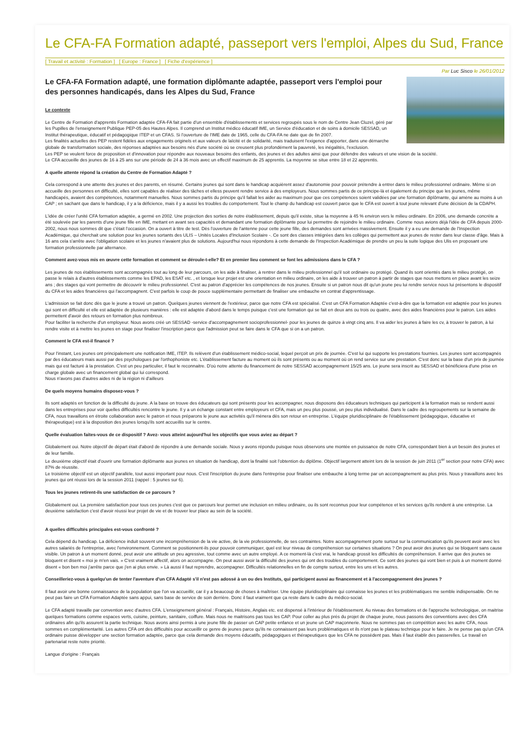Le CFA-FA Formation adapté, passeport vers l'emploi, Alpes du Sud, France
[ Travail et activité : Formation ] [ Europe : France ] [ Fiche d'expérience ]
Par Luc Sisco le 26/01/2012
Le CFA-FA Formation adapté, une formation diplômante adaptée, passeport vers l'emploi pour des personnes handicapés, dans les Alpes du Sud, France
Le contexte
Le Centre de Formation d'apprentis Formation adaptée CFA-FA fait partie d'un ensemble d'établissements et services regroupés sous le nom de Centre Jean Cluzel, géré par les Pupilles de l'enseignement Publique PEP-05 des Hautes Alpes. Il comprend un Institut médico éducatif IME, un Service d'éducation et de soins à domicile SESSAD, un Institut thérapeutique, éducatif et pédagogique ITEP et un CFAS. Si l'ouverture de l'IME date de 1965, celle du CFA-FA ne date que de fin 2007.
Les finalités actuelles des PEP restent fidèles aux engagements originels et aux valeurs de laïcité et de solidarité, mais traduisent l'exigence d'apporter, dans une démarche globale de transformation sociale, des réponses adaptées aux besoins nés d'une société où se creusent plus profondément la pauvreté, les inégalités, l'exclusion.
Les PEP se veulent force de proposition et d'innovation pour répondre aux nouveaux besoins des enfants, des jeunes et des adultes ainsi que pour défendre des valeurs et une vision de la société.
Le CFA accueille des jeunes de 16 à 25 ans sur une période de 24 à 36 mois avec un effectif maximum de 25 apprentis. La moyenne se situe entre 18 et 22 apprentis.
A quelle attente répond la création du Centre de Formation Adapté ?
Cela correspond à une attente des jeunes et des parents, en résumé. Certains jeunes qui sont dans le handicap acquièrent assez d'autonomie pour pouvoir prétendre à entrer dans le milieu professionnel ordinaire. Même si on accueille des personnes en difficulté, elles sont capables de réaliser des tâches et elless peuvent rendre service à des employeurs. Nous sommes partis de ce principe-là et également du principe que les jeunes, même handicapés, avaient des compétences, notamment manuelles. Nous sommes partis du principe qu'il fallait les aider au maximum pour que ces compétences soient validées par une formation diplômante, qui amène au moins à un CAP ; en sachant que dans le handicap, il y a la déficience, mais il y a aussi les troubles du comportement. Tout le champ du handicap est couvert parce que le CFA est ouvert à tout jeune relevant d'une décision de la CDAPH.
L'idée de créer l'unité CFA formation adaptée, a germé en 2002. Une projection des sorties de notre établissement, depuis qu'il existe, situe la moyenne à 45 % environ vers le milieu ordinaire. En 2006, une demande concrète a été soulevée par les parents d'une jeune fille en IME, mettant en avant ses capacités et demandant une formation diplômante pour lui permettre de rejoindre le milieu ordinaire. Comme nous avions déjà l'idée de CFA depuis 2000-2002, nous nous sommes dit que c'était l'occasion. On a ouvert à titre de test. Dès l'ouverture de l'antenne pour cette jeune fille, des demandes sont arrivées massivement. Ensuite il y a eu une demande de l'Inspection Académique, qui cherchait une solution pour les jeunes sortants des ULIS – Unités Locales d'Inclusion Scolaire -. Ce sont des classes intégrées dans les collèges qui permettent aux jeunes de rester dans leur classe d'âge. Mais à 16 ans cela s'arrête avec l'obligation scolaire et les jeunes n'avaient plus de solutions. Aujourd'hui nous répondons à cette demande de l'Inspection Académique de prendre un peu la suite logique des Ulis en proposant une formation professionnelle par alternance.
Comment avez-vous mis en œuvre cette formation et comment se déroule-t-elle? Et en premier lieu comment se font les admissions dans le CFA ?
Les jeunes de nos établissements sont accompagnés tout au long de leur parcours, on les aide à finaliser, à rentrer dans le milieu professionnel qu'il soit ordinaire ou protégé. Quand ils sont orientés dans le milieu protégé, on passe le relais à d'autres établissements comme les EPAD, les ESAT etc. , et lorsque leur projet est une orientation en milieu ordinaire, on les aide à trouver un patron à partir de stages que nous mettons en place avant les seize ans ; des stages qui vont permettre de découvrir le milieu professionnel. C'est au patron d'apprécier les compétences de nos jeunes. Ensuite si un patron nous dit qu'un jeune peu lui rendre service nous lui présentons le dispositif du CFA et les aides financières qui l'accompagnent. C'est parfois le coup de pouce supplémentaire permettant de finaliser une embauche en contrat d'apprentissage.
L'admission se fait donc dès que le jeune a trouvé un patron. Quelques jeunes viennent de l'extérieur, parce que notre CFA est spécialisé. C'est un CFA Formation Adaptée c'est-à-dire que la formation est adaptée pour les jeunes qui sont en difficulté et elle est adaptée de plusieurs manières : elle est adaptée d'abord dans le temps puisque c'est une formation qui se fait en deux ans ou trois ou quatre, avec des aides financières pour le patron. Les aides permettent d'avoir des retours en formation plus nombreux.
Pour faciliter la recherche d'un employeur. Nous avons créé un SESSAD -service d'accompagnement socioprofessionnel- pour les jeunes de quinze à vingt cinq ans. Il va aider les jeunes à faire les cv, à trouver le patron, à lui rendre visite et à mettre les jeunes en stage pour finaliser l'inscription parce que l'admission peut se faire dans le CFA que si on a un patron.
Comment le CFA est-il financé ?
Pour l'instant, Les jeunes ont principalement une notification IME, ITEP. Ils relèvent d'un établissement médico-social, lequel perçoit un prix de journée. C'est lui qui supporte les prestations fournies. Les jeunes sont accompagnés par des éducateurs mais aussi par des psychologues par l'orthophoniste etc. L'établissement facture au moment où ils sont présents ou au moment où on rend service sur une prestation. C'est donc sur la base d'un prix de journée mais qui est facturé à la prestation. C'est un peu particulier, il faut le reconnaitre. D'où notre attente du financement de notre SESSAD accompagnement 15/25 ans. Le jeune sera inscrit au SESSAD et bénéficiera d'une prise en charge globale avec un financement global qui lui correspond.
Nous n'avons pas d'autres aides ni de la région ni d'ailleurs
De quels moyens humains disposez-vous ?
Ils sont adaptés en fonction de la difficulté du jeune. A la base on trouve des éducateurs qui sont présents pour les accompagner, nous disposons des éducateurs techniques qui participent à la formation mais se rendent aussi dans les entreprises pour voir quelles difficultés rencontre le jeune. Il y a un échange constant entre employeurs et CFA, mais un peu plus poussé, un peu plus individualisé. Dans le cadre des regroupements sur la semaine de CFA, nous travaillons en étroite collaboration avec le patron et nous préparons le jeune aux activités qu'il mènera dès son retour en entreprise. L'équipe pluridisciplinaire de l'établissement (pédagogique, éducative et thérapeutique) est à la disposition des jeunes lorsqu'ils sont accueillis sur le centre.
Quelle évaluation faites-vous de ce dispositif ? Avez- vous atteint aujourd'hui les objectifs que vous aviez au départ ?
Globalement oui. Notre objectif de départ était d'abord de répondre à une demande sociale. Nous y avons répondu puisque nous observons une montée en puissance de notre CFA, correspondant bien à un besoin des jeunes et de leur famille.
Le deuxième objectif était d'ouvrir une formation diplômante aux jeunes en situation de handicap, dont la finalité soit l'obtention du diplôme. Objectif largement atteint lors de la session de juin 2011 (1<sup>er</sup> section pour notre CFA) avec 87% de réussite.
Le troisième objectif est un objectif parallèle, tout aussi important pour nous. C'est l'inscription du jeune dans l'entreprise pour finaliser une embauche à long terme par un accompagnement au plus près. Nous y travaillons avec les jeunes qui ont réussi lors de la session 2011 (rappel : 5 jeunes sur 6).
Tous les jeunes retirent-ils une satisfaction de ce parcours ?
Globalement oui. La première satisfaction pour tous ces jeunes c'est que ce parcours leur permet une inclusion en milieu ordinaire, ou ils sont reconnus pour leur compétence et les services qu'ils rendent à une entreprise. La deuxième satisfaction c'est d'avoir réussi leur projet de vie et de trouver leur place au sein de la société.
A quelles difficultés principales est-vous confronté ?
Cela dépend du handicap. La déficience induit souvent une incompréhension de la vie active, de la vie professionnelle, de ses contraintes. Notre accompagnement porte surtout sur la communication qu'ils peuvent avoir avec les autres salariés de l'entreprise, avec l'environnement. Comment se positionnent-ils pour pouvoir communiquer, quel est leur niveau de compréhension sur certaines situations ? On peut avoir des jeunes qui se bloquent sans cause visible. Un patron à un moment donné, peut avoir une attitude un peu agressive, tout comme avec un autre employé. A ce moment-là c'est vrai, le handicap grossit les difficultés de compréhension. Il arrive que des jeunes se bloquent et disent « moi je m'en vais. » C'est vraiment affectif, alors on accompagne. On peut aussi avoir la difficulté des jeunes qui ont des troubles du comportement. Ce sont des jeunes qui vont bien et puis à un moment donné disent « bon ben moi j'arrête parce que j'en ai plus envie. » Là aussi il faut reprendre, accompagner. Difficultés relationnelles en fin de compte surtout, entre les uns et les autres.
Conseilleriez-vous à quelqu'un de tenter l'aventure d'un CFA Adapté s'il n'est pas adossé à un ou des Instituts, qui participent aussi au financement et à l'accompagnement des jeunes ?
Il faut avoir une bonne connaissance de la population que l'on va accueillir, car il y a beaucoup de choses à maîtriser. Une équipe pluridisciplinaire qui connaisse les jeunes et les problématiques me semble indispensable. On ne peut pas faire un CFA Formation Adaptée sans appui, sans base de service de soin derrière. Donc il faut vraiment que ça reste dans le cadre du médico-social.
Le CFA adapté travaille par convention avec d'autres CFA. L'enseignement général : Français, Histoire, Anglais etc. est dispensé à l'intérieur de l'établissement. Au niveau des formations et de l'approche technologique, on maitrise quelques formations comme espaces verts, cuisine, peinture, sanitaire, coiffure. Mais nous ne maitrisons pas tous les CAP. Pour coller au plus prés du projet de chaque jeune, nous passons des conventions avec des CFA ordinaires afin qu'ils assurent la partie technique. Nous avons ainsi permis à une jeune fille de passer un CAP petite enfance et un jeune un CAP maçonnerie. Nous ne sommes pas en compétition avec les autre CFA, nous sommes en complémentarité. Les autres CFA ont des difficultés pour accueillir ce genre de jeunes parce qu'ils ne connaissent pas leurs problématiques et ils n'ont pas le plateau technique pour le faire. Je ne pense pas qu'un CFA ordinaire puisse développer une section formation adaptée, parce que cela demande des moyens éducatifs, pédagogiques et thérapeutiques que les CFA ne possèdent pas. Mais il faut établir des passerelles. Le travail en partenariat reste notre priorité.
Langue d'origine : Français